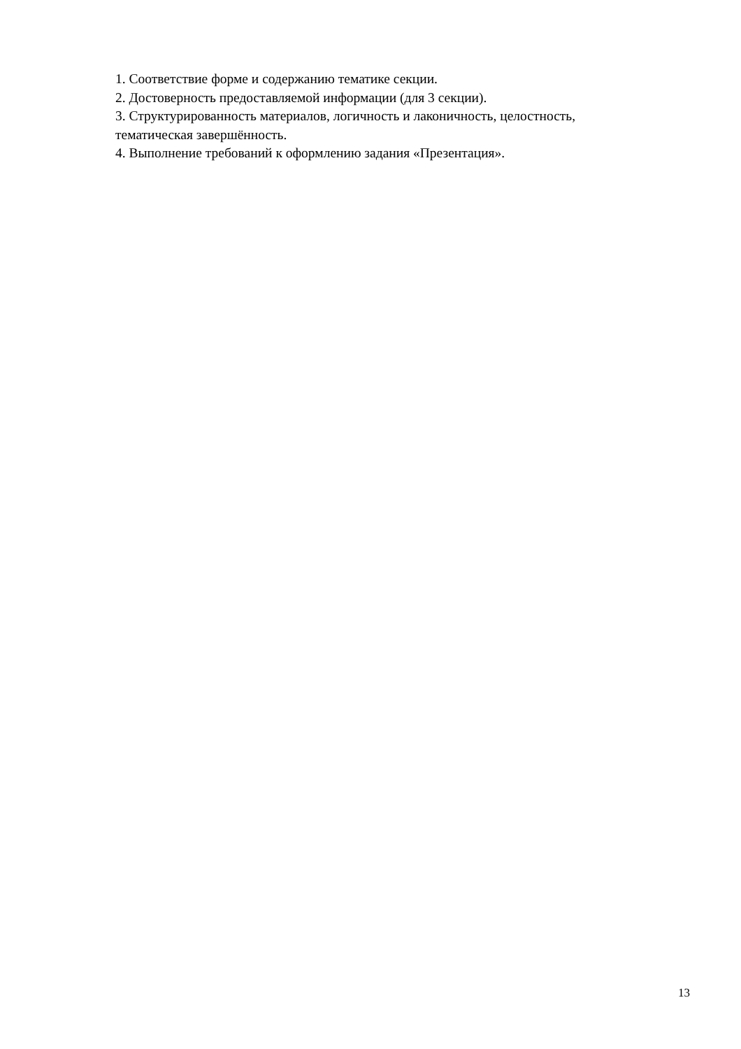1. Соответствие форме и содержанию тематике секции.
2. Достоверность предоставляемой информации (для 3 секции).
3. Структурированность материалов, логичность и лаконичность, целостность, тематическая завершённость.
4. Выполнение требований к оформлению задания «Презентация».
13